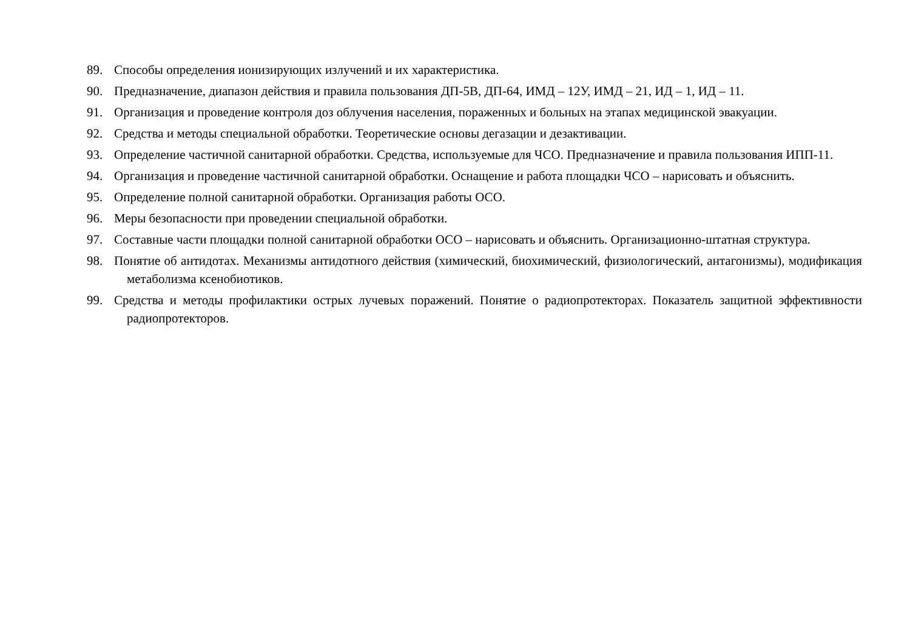89. Способы определения ионизирующих излучений и их характеристика.
90. Предназначение, диапазон действия и правила пользования ДП-5В, ДП-64, ИМД – 12У, ИМД – 21, ИД – 1, ИД – 11.
91. Организация и проведение контроля доз облучения населения, пораженных и больных на этапах медицинской эвакуации.
92. Средства и методы специальной обработки. Теоретические основы дегазации и дезактивации.
93. Определение частичной санитарной обработки. Средства, используемые для ЧСО. Предназначение и правила пользования ИПП-11.
94. Организация и проведение частичной санитарной обработки. Оснащение и работа площадки ЧСО – нарисовать и объяснить.
95. Определение полной санитарной обработки. Организация работы ОСО.
96. Меры безопасности при проведении специальной обработки.
97. Составные части площадки полной санитарной обработки ОСО – нарисовать и объяснить. Организационно-штатная структура.
98. Понятие об антидотах. Механизмы антидотного действия (химический, биохимический, физиологический, антагонизмы), модификация метаболизма ксенобиотиков.
99. Средства и методы профилактики острых лучевых поражений. Понятие о радиопротекторах. Показатель защитной эффективности радиопротекторов.